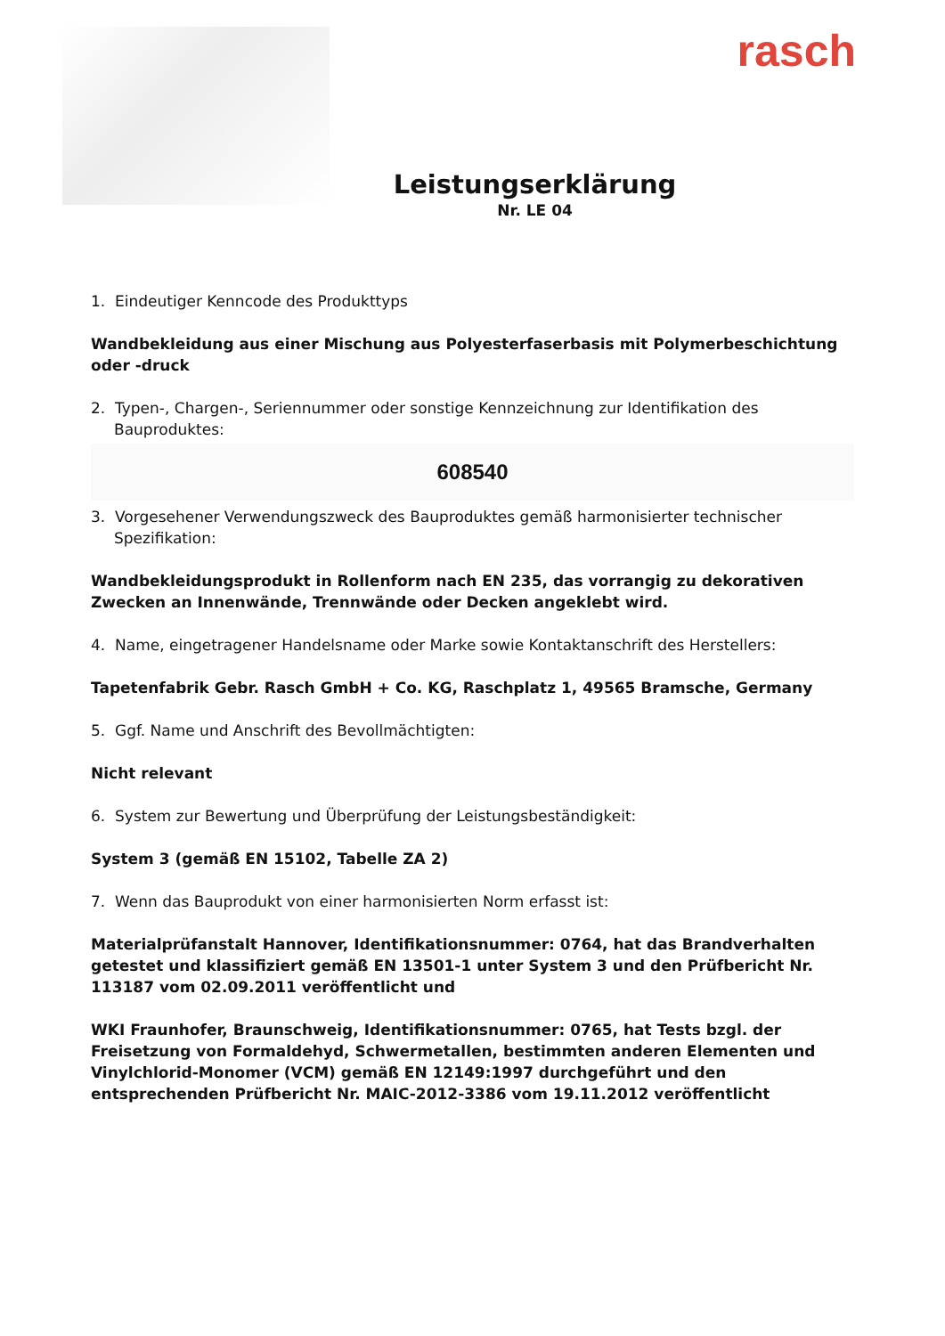rasch
Leistungserklärung
Nr. LE 04
1. Eindeutiger Kenncode des Produkttyps
Wandbekleidung aus einer Mischung aus Polyesterfaserbasis mit Polymerbeschichtung oder -druck
2. Typen-, Chargen-, Seriennummer oder sonstige Kennzeichnung zur Identifikation des Bauproduktes:
608540
3. Vorgesehener Verwendungszweck des Bauproduktes gemäß harmonisierter technischer Spezifikation:
Wandbekleidungsprodukt in Rollenform nach EN 235, das vorrangig zu dekorativen Zwecken an Innenwände, Trennwände oder Decken angeklebt wird.
4. Name, eingetragener Handelsname oder Marke sowie Kontaktanschrift des Herstellers:
Tapetenfabrik Gebr. Rasch GmbH + Co. KG, Raschplatz 1, 49565 Bramsche, Germany
5. Ggf. Name und Anschrift des Bevollmächtigten:
Nicht relevant
6. System zur Bewertung und Überprüfung der Leistungsbeständigkeit:
System 3 (gemäß EN 15102, Tabelle ZA 2)
7. Wenn das Bauprodukt von einer harmonisierten Norm erfasst ist:
Materialprüfanstalt Hannover, Identifikationsnummer: 0764, hat das Brandverhalten getestet und klassifiziert gemäß EN 13501-1 unter System 3 und den Prüfbericht Nr. 113187 vom 02.09.2011 veröffentlicht und
WKI Fraunhofer, Braunschweig, Identifikationsnummer: 0765, hat Tests bzgl. der Freisetzung von Formaldehyd, Schwermetallen, bestimmten anderen Elementen und Vinylchlorid-Monomer (VCM) gemäß EN 12149:1997 durchgeführt und den entsprechenden Prüfbericht Nr. MAIC-2012-3386 vom 19.11.2012 veröffentlicht